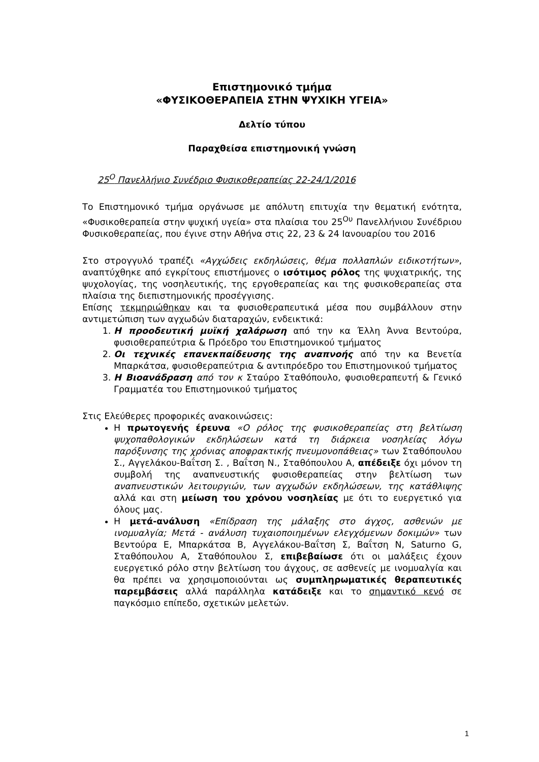Επιστημονικό τμήμα
«ΦΥΣΙΚΟΘΕΡΑΠΕΙΑ ΣΤΗΝ ΨΥΧΙΚΗ ΥΓΕΙΑ»
Δελτίο τύπου
Παραχθείσα επιστημονική γνώση
25<sup>Ο</sup> Πανελλήνιο Συνέδριο Φυσικοθεραπείας 22-24/1/2016
Το Επιστημονικό τμήμα οργάνωσε με απόλυτη επιτυχία την θεματική ενότητα, «Φυσικοθεραπεία στην ψυχική υγεία» στα πλαίσια του 25<sup>Ου</sup> Πανελλήνιου Συνέδριου Φυσικοθεραπείας, που έγινε στην Αθήνα στις 22, 23 & 24 Ιανουαρίου του 2016
Στο στρογγυλό τραπέζι «Αγχώδεις εκδηλώσεις, θέμα πολλαπλών ειδικοτήτων», αναπτύχθηκε από εγκρίτους επιστήμονες ο ισότιμος ρόλος της ψυχιατρικής, της ψυχολογίας, της νοσηλευτικής, της εργοθεραπείας και της φυσικοθεραπείας στα πλαίσια της διεπιστημονικής προσέγγισης.
Επίσης τεκμηριώθηκαν και τα φυσιοθεραπευτικά μέσα που συμβάλλουν στην αντιμετώπιση των αγχωδών διαταραχών, ενδεικτικά:
1. Η προοδευτική μυϊκή χαλάρωση από την κα Έλλη Άννα Βεντούρα, φυσιοθεραπεύτρια & Πρόεδρο του Επιστημονικού τμήματος
2. Οι τεχνικές επανεκπαίδευσης της αναπνοής από την κα Βενετία Μπαρκάτσα, φυσιοθεραπεύτρια & αντιπρόεδρο του Επιστημονικού τμήματος
3. Η Βιοανάδραση από τον κ Σταύρο Σταθόπουλο, φυσιοθεραπευτή & Γενικό Γραμματέα του Επιστημονικού τμήματος
Στις Ελεύθερες προφορικές ανακοινώσεις:
Η πρωτογενής έρευνα «Ο ρόλος της φυσικοθεραπείας στη βελτίωση ψυχοπαθολογικών εκδηλώσεων κατά τη διάρκεια νοσηλείας λόγω παρόξυνσης της χρόνιας αποφρακτικής πνευμονοπάθειας» των Σταθόπουλου Σ., Αγγελάκου-Βαΐτση Σ. , Βαΐτση Ν., Σταθόπουλου Α, απέδειξε όχι μόνον τη συμβολή της αναπνευστικής φυσιοθεραπείας στην βελτίωση των αναπνευστικών λειτουργιών, των αγχωδών εκδηλώσεων, της κατάθλιψης αλλά και στη μείωση του χρόνου νοσηλείας με ότι το ευεργετικό για όλους μας.
Η μετά-ανάλυση «Επίδραση της μάλαξης στο άγχος, ασθενών με ινομυαλγία; Μετά - ανάλυση τυχαιοποιημένων ελεγχόμενων δοκιμών» των Βεντούρα Ε, Μπαρκάτσα Β, Αγγελάκου-Βαΐτση Σ, Βαΐτση Ν, Saturno G, Σταθόπουλου Α, Σταθόπουλου Σ, επιβεβαίωσε ότι οι μαλάξεις έχουν ευεργετικό ρόλο στην βελτίωση του άγχους, σε ασθενείς με ινομυαλγία και θα πρέπει να χρησιμοποιούνται ως συμπληρωματικές θεραπευτικές παρεμβάσεις αλλά παράλληλα κατάδειξε και το σημαντικό κενό σε παγκόσμιο επίπεδο, σχετικών μελετών.
1